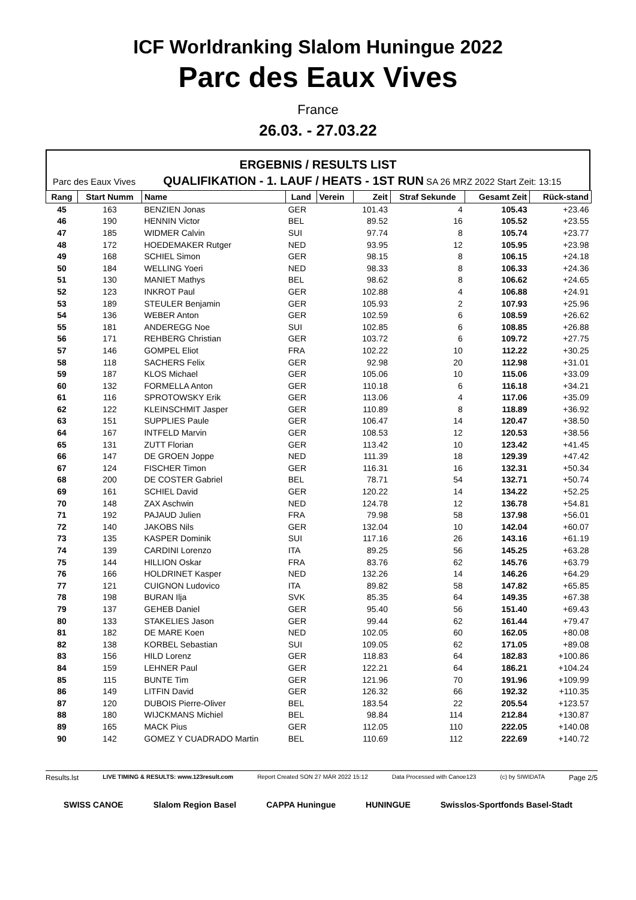ICF Worldranking Slalom Huningue 2022
Parc des Eaux Vives
France
26.03. - 27.03.22
ERGEBNIS / RESULTS LIST
Parc des Eaux Vives QUALIFIKATION - 1. LAUF / HEATS - 1ST RUN SA 26 MRZ 2022 Start Zeit: 13:15
| Rang | Start Numm | Name | Land | Verein | Zeit | Straf Sekunde | Gesamt Zeit | Rück-stand |
| --- | --- | --- | --- | --- | --- | --- | --- | --- |
| 45 | 163 | BENZIEN Jonas | GER | | 101.43 | 4 | 105.43 | +23.46 |
| 46 | 190 | HENNIN Victor | BEL | | 89.52 | 16 | 105.52 | +23.55 |
| 47 | 185 | WIDMER Calvin | SUI | | 97.74 | 8 | 105.74 | +23.77 |
| 48 | 172 | HOEDEMAKER Rutger | NED | | 93.95 | 12 | 105.95 | +23.98 |
| 49 | 168 | SCHIEL Simon | GER | | 98.15 | 8 | 106.15 | +24.18 |
| 50 | 184 | WELLING Yoeri | NED | | 98.33 | 8 | 106.33 | +24.36 |
| 51 | 130 | MANIET Mathys | BEL | | 98.62 | 8 | 106.62 | +24.65 |
| 52 | 123 | INKROT Paul | GER | | 102.88 | 4 | 106.88 | +24.91 |
| 53 | 189 | STEULER Benjamin | GER | | 105.93 | 2 | 107.93 | +25.96 |
| 54 | 136 | WEBER Anton | GER | | 102.59 | 6 | 108.59 | +26.62 |
| 55 | 181 | ANDEREGG Noe | SUI | | 102.85 | 6 | 108.85 | +26.88 |
| 56 | 171 | REHBERG Christian | GER | | 103.72 | 6 | 109.72 | +27.75 |
| 57 | 146 | GOMPEL Eliot | FRA | | 102.22 | 10 | 112.22 | +30.25 |
| 58 | 118 | SACHERS Felix | GER | | 92.98 | 20 | 112.98 | +31.01 |
| 59 | 187 | KLOS Michael | GER | | 105.06 | 10 | 115.06 | +33.09 |
| 60 | 132 | FORMELLA Anton | GER | | 110.18 | 6 | 116.18 | +34.21 |
| 61 | 116 | SPROTOWSKY Erik | GER | | 113.06 | 4 | 117.06 | +35.09 |
| 62 | 122 | KLEINSCHMIT Jasper | GER | | 110.89 | 8 | 118.89 | +36.92 |
| 63 | 151 | SUPPLIES Paule | GER | | 106.47 | 14 | 120.47 | +38.50 |
| 64 | 167 | INTFELD Marvin | GER | | 108.53 | 12 | 120.53 | +38.56 |
| 65 | 131 | ZUTT Florian | GER | | 113.42 | 10 | 123.42 | +41.45 |
| 66 | 147 | DE GROEN Joppe | NED | | 111.39 | 18 | 129.39 | +47.42 |
| 67 | 124 | FISCHER Timon | GER | | 116.31 | 16 | 132.31 | +50.34 |
| 68 | 200 | DE COSTER Gabriel | BEL | | 78.71 | 54 | 132.71 | +50.74 |
| 69 | 161 | SCHIEL David | GER | | 120.22 | 14 | 134.22 | +52.25 |
| 70 | 148 | ZAX Aschwin | NED | | 124.78 | 12 | 136.78 | +54.81 |
| 71 | 192 | PAJAUD Julien | FRA | | 79.98 | 58 | 137.98 | +56.01 |
| 72 | 140 | JAKOBS Nils | GER | | 132.04 | 10 | 142.04 | +60.07 |
| 73 | 135 | KASPER Dominik | SUI | | 117.16 | 26 | 143.16 | +61.19 |
| 74 | 139 | CARDINI Lorenzo | ITA | | 89.25 | 56 | 145.25 | +63.28 |
| 75 | 144 | HILLION Oskar | FRA | | 83.76 | 62 | 145.76 | +63.79 |
| 76 | 166 | HOLDRINET Kasper | NED | | 132.26 | 14 | 146.26 | +64.29 |
| 77 | 121 | CUIGNON Ludovico | ITA | | 89.82 | 58 | 147.82 | +65.85 |
| 78 | 198 | BURAN Ilja | SVK | | 85.35 | 64 | 149.35 | +67.38 |
| 79 | 137 | GEHEB Daniel | GER | | 95.40 | 56 | 151.40 | +69.43 |
| 80 | 133 | STAKELIES Jason | GER | | 99.44 | 62 | 161.44 | +79.47 |
| 81 | 182 | DE MARE Koen | NED | | 102.05 | 60 | 162.05 | +80.08 |
| 82 | 138 | KORBEL Sebastian | SUI | | 109.05 | 62 | 171.05 | +89.08 |
| 83 | 156 | HILD Lorenz | GER | | 118.83 | 64 | 182.83 | +100.86 |
| 84 | 159 | LEHNER Paul | GER | | 122.21 | 64 | 186.21 | +104.24 |
| 85 | 115 | BUNTE Tim | GER | | 121.96 | 70 | 191.96 | +109.99 |
| 86 | 149 | LITFIN David | GER | | 126.32 | 66 | 192.32 | +110.35 |
| 87 | 120 | DUBOIS Pierre-Oliver | BEL | | 183.54 | 22 | 205.54 | +123.57 |
| 88 | 180 | WIJCKMANS Michiel | BEL | | 98.84 | 114 | 212.84 | +130.87 |
| 89 | 165 | MACK Pius | GER | | 112.05 | 110 | 222.05 | +140.08 |
| 90 | 142 | GOMEZ Y CUADRADO Martin | BEL | | 110.69 | 112 | 222.69 | +140.72 |
Results.lst LIVE TIMING & RESULTS: www.123result.com Report Created SON 27 MÄR 2022 15:12 Data Processed with Canoe123 (c) by SIWIDATA Page 2/5
SWISS CANOE Slalom Region Basel CAPPA Huningue HUNINGUE Swisslos-Sportfonds Basel-Stadt